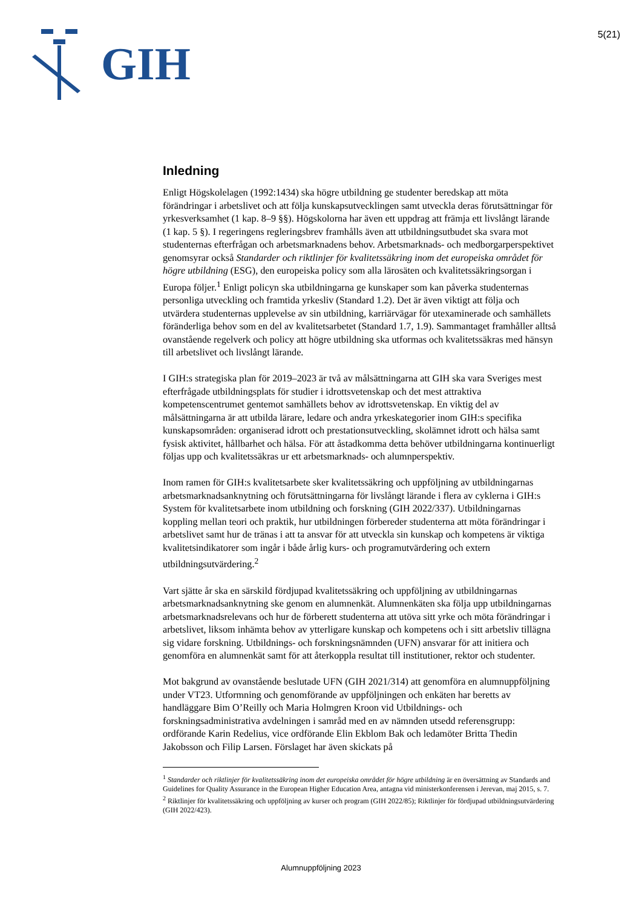GIH
5(21)
Inledning
Enligt Högskolelagen (1992:1434) ska högre utbildning ge studenter beredskap att möta förändringar i arbetslivet och att följa kunskapsutvecklingen samt utveckla deras förutsättningar för yrkesverksamhet (1 kap. 8–9 §§). Högskolorna har även ett uppdrag att främja ett livslångt lärande (1 kap. 5 §). I regeringens regleringsbrev framhålls även att utbildningsutbudet ska svara mot studenternas efterfrågan och arbetsmarknadens behov. Arbetsmarknads- och medborgarperspektivet genomsyrar också Standarder och riktlinjer för kvalitetssäkring inom det europeiska området för högre utbildning (ESG), den europeiska policy som alla lärosäten och kvalitetssäkringsorgan i Europa följer.<sup>1</sup> Enligt policyn ska utbildningarna ge kunskaper som kan påverka studenternas personliga utveckling och framtida yrkesliv (Standard 1.2). Det är även viktigt att följa och utvärdera studenternas upplevelse av sin utbildning, karriärvägar för utexaminerade och samhällets föränderliga behov som en del av kvalitetsarbetet (Standard 1.7, 1.9). Sammantaget framhåller alltså ovanstående regelverk och policy att högre utbildning ska utformas och kvalitetssäkras med hänsyn till arbetslivet och livslångt lärande.
I GIH:s strategiska plan för 2019–2023 är två av målsättningarna att GIH ska vara Sveriges mest efterfrågade utbildningsplats för studier i idrottsvetenskap och det mest attraktiva kompetenscentrumet gentemot samhällets behov av idrottsvetenskap. En viktig del av målsättningarna är att utbilda lärare, ledare och andra yrkeskategorier inom GIH:s specifika kunskapsområden: organiserad idrott och prestationsutveckling, skolämnet idrott och hälsa samt fysisk aktivitet, hållbarhet och hälsa. För att åstadkomma detta behöver utbildningarna kontinuerligt följas upp och kvalitetssäkras ur ett arbetsmarknads- och alumnperspektiv.
Inom ramen för GIH:s kvalitetsarbete sker kvalitetssäkring och uppföljning av utbildningarnas arbetsmarknadsanknytning och förutsättningarna för livslångt lärande i flera av cyklerna i GIH:s System för kvalitetsarbete inom utbildning och forskning (GIH 2022/337). Utbildningarnas koppling mellan teori och praktik, hur utbildningen förbereder studenterna att möta förändringar i arbetslivet samt hur de tränas i att ta ansvar för att utveckla sin kunskap och kompetens är viktiga kvalitetsindikatorer som ingår i både årlig kurs- och programutvärdering och extern utbildningsutvärdering.<sup>2</sup>
Vart sjätte år ska en särskild fördjupad kvalitetssäkring och uppföljning av utbildningarnas arbetsmarknadsanknytning ske genom en alumnenkät. Alumnenkäten ska följa upp utbildningarnas arbetsmarknadsrelevans och hur de förberett studenterna att utöva sitt yrke och möta förändringar i arbetslivet, liksom inhämta behov av ytterligare kunskap och kompetens och i sitt arbetsliv tillägna sig vidare forskning. Utbildnings- och forskningsnämnden (UFN) ansvarar för att initiera och genomföra en alumnenkät samt för att återkoppla resultat till institutioner, rektor och studenter.
Mot bakgrund av ovanstående beslutade UFN (GIH 2021/314) att genomföra en alumnuppföljning under VT23. Utformning och genomförande av uppföljningen och enkäten har beretts av handläggare Bim O’Reilly och Maria Holmgren Kroon vid Utbildnings- och forskningsadministrativa avdelningen i samråd med en av nämnden utsedd referensgrupp: ordförande Karin Redelius, vice ordförande Elin Ekblom Bak och ledamöter Britta Thedin Jakobsson och Filip Larsen. Förslaget har även skickats på
<sup>1</sup> Standarder och riktlinjer för kvalitetssäkring inom det europeiska området för högre utbildning är en översättning av Standards and Guidelines for Quality Assurance in the European Higher Education Area, antagna vid ministerkonferensen i Jerevan, maj 2015, s. 7.
<sup>2</sup> Riktlinjer för kvalitetssäkring och uppföljning av kurser och program (GIH 2022/85); Riktlinjer för fördjupad utbildningsutvärdering (GIH 2022/423).
Alumnuppföljning 2023